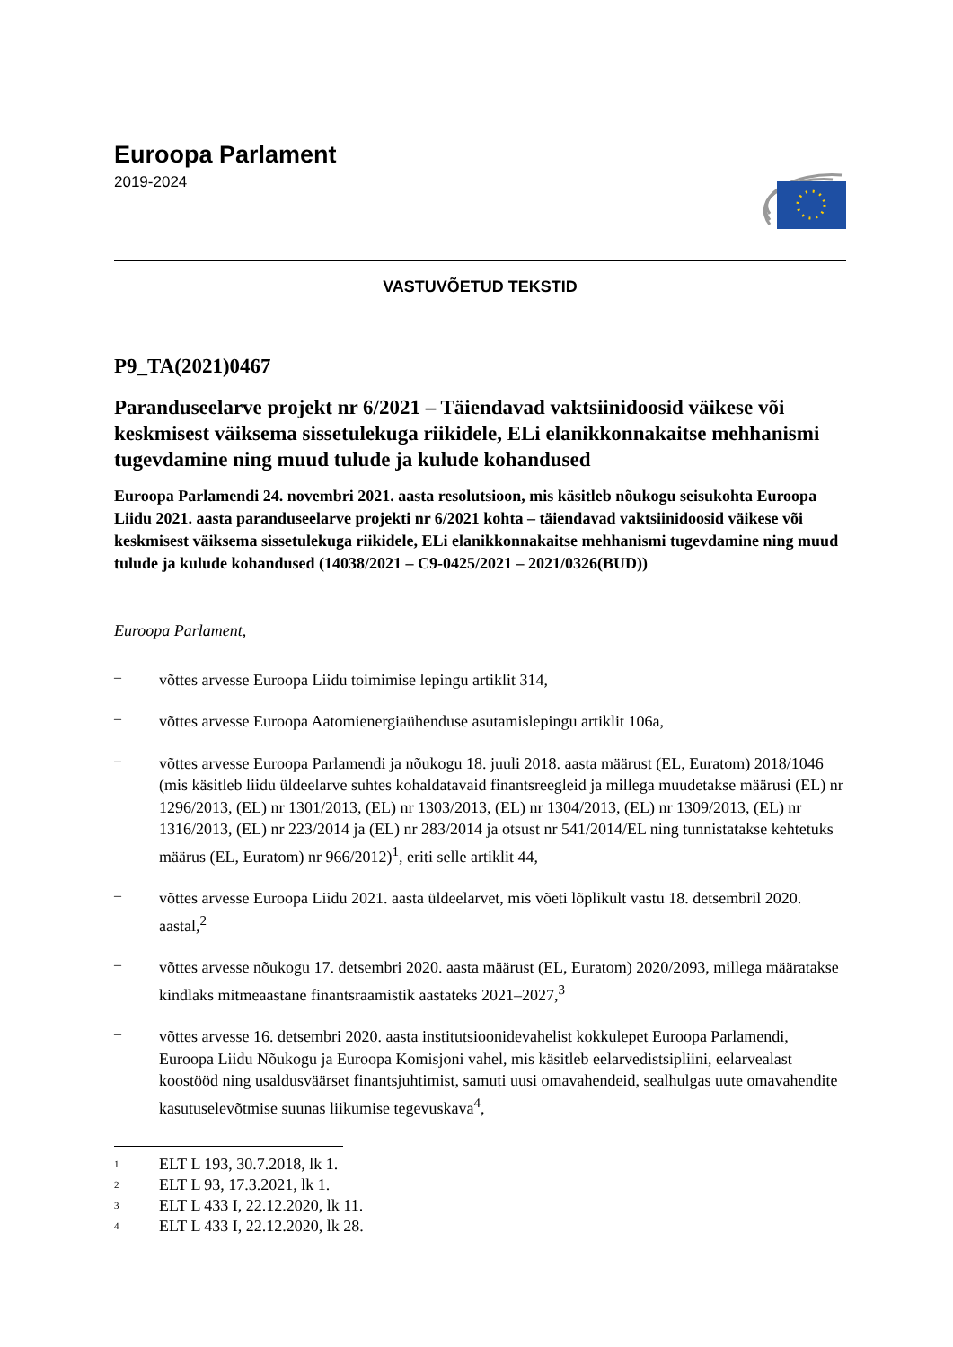Euroopa Parlament
2019-2024
VASTUVÕETUD TEKSTID
P9_TA(2021)0467
Paranduseelarve projekt nr 6/2021 – Täiendavad vaktsiinidoosid väikese või keskmisest väiksema sissetulekuga riikidele, ELi elanikkonnakaitse mehhanismi tugevdamine ning muud tulude ja kulude kohandused
Euroopa Parlamendi 24. novembri 2021. aasta resolutsioon, mis käsitleb nõukogu seisukohta Euroopa Liidu 2021. aasta paranduseelarve projekti nr 6/2021 kohta – täiendavad vaktsiinidoosid väikese või keskmisest väiksema sissetulekuga riikidele, ELi elanikkonnakaitse mehhanismi tugevdamine ning muud tulude ja kulude kohandused (14038/2021 – C9-0425/2021 – 2021/0326(BUD))
Euroopa Parlament,
–
võttes arvesse Euroopa Liidu toimimise lepingu artiklit 314,
–
võttes arvesse Euroopa Aatomienergiaühenduse asutamislepingu artiklit 106a,
–
võttes arvesse Euroopa Parlamendi ja nõukogu 18. juuli 2018. aasta määrust (EL, Euratom) 2018/1046 (mis käsitleb liidu üldeelarve suhtes kohaldatavaid finantsreegleid ja millega muudetakse määrusi (EL) nr 1296/2013, (EL) nr 1301/2013, (EL) nr 1303/2013, (EL) nr 1304/2013, (EL) nr 1309/2013, (EL) nr 1316/2013, (EL) nr 223/2014 ja (EL) nr 283/2014 ja otsust nr 541/2014/EL ning tunnistatakse kehtetuks määrus (EL, Euratom) nr 966/2012)<sup>1</sup>, eriti selle artiklit 44,
–
võttes arvesse Euroopa Liidu 2021. aasta üldeelarvet, mis võeti lõplikult vastu 18. detsembril 2020. aastal,<sup>2</sup>
–
võttes arvesse nõukogu 17. detsembri 2020. aasta määrust (EL, Euratom) 2020/2093, millega määratakse kindlaks mitmeaastane finantsraamistik aastateks 2021–2027,<sup>3</sup>
–
võttes arvesse 16. detsembri 2020. aasta institutsioonidevahelist kokkulepet Euroopa Parlamendi, Euroopa Liidu Nõukogu ja Euroopa Komisjoni vahel, mis käsitleb eelarvedistsipliini, eelarvealast koostööd ning usaldusväärset finantsjuhtimist, samuti uusi omavahendeid, sealhulgas uute omavahendite kasutuselevõtmise suunas liikumise tegevuskava<sup>4</sup>,
<sup>1</sup> ELT L 193, 30.7.2018, lk 1.
<sup>2</sup> ELT L 93, 17.3.2021, lk 1.
<sup>3</sup> ELT L 433 I, 22.12.2020, lk 11.
<sup>4</sup> ELT L 433 I, 22.12.2020, lk 28.